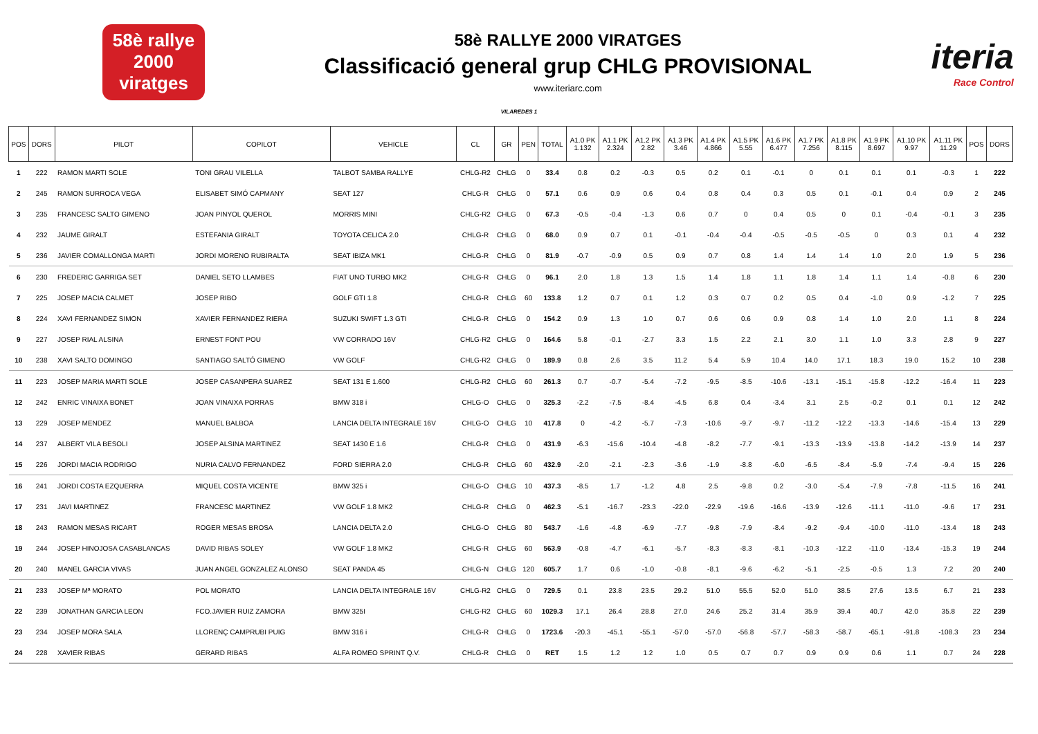58è rallye
2000
viratges
58è RALLYE 2000 VIRATGES
Classificació general grup CHLG PROVISIONAL
www.iteriarc.com
iteria
Race Control
VILAREDES 1
| POS | DORS | PILOT | COPILOT | VEHICLE | CL | GR | PEN | TOTAL | A1.0 PK 1.132 | A1.1 PK 2.324 | A1.2 PK 2.82 | A1.3 PK 3.46 | A1.4 PK 4.866 | A1.5 PK 5.55 | A1.6 PK 6.477 | A1.7 PK 7.256 | A1.8 PK 8.115 | A1.9 PK 8.697 | A1.10 PK 9.97 | A1.11 PK 11.29 | POS | DORS |
| --- | --- | --- | --- | --- | --- | --- | --- | --- | --- | --- | --- | --- | --- | --- | --- | --- | --- | --- | --- | --- | --- | --- |
| 1 | 222 | RAMON MARTI SOLE | TONI GRAU VILELLA | TALBOT SAMBA RALLYE | CHLG-R2 | CHLG | 0 | 33.4 | 0.8 | 0.2 | -0.3 | 0.5 | 0.2 | 0.1 | -0.1 | 0 | 0.1 | 0.1 | 0.1 | -0.3 | 1 | 222 |
| 2 | 245 | RAMON SURROCA VEGA | ELISABET SIMÓ CAPMANY | SEAT 127 | CHLG-R | CHLG | 0 | 57.1 | 0.6 | 0.9 | 0.6 | 0.4 | 0.8 | 0.4 | 0.3 | 0.5 | 0.1 | -0.1 | 0.4 | 0.9 | 2 | 245 |
| 3 | 235 | FRANCESC SALTO GIMENO | JOAN PINYOL QUEROL | MORRIS MINI | CHLG-R2 | CHLG | 0 | 67.3 | -0.5 | -0.4 | -1.3 | 0.6 | 0.7 | 0 | 0.4 | 0.5 | 0 | 0.1 | -0.4 | -0.1 | 3 | 235 |
| 4 | 232 | JAUME GIRALT | ESTEFANIA GIRALT | TOYOTA CELICA 2.0 | CHLG-R | CHLG | 0 | 68.0 | 0.9 | 0.7 | 0.1 | -0.1 | -0.4 | -0.4 | -0.5 | -0.5 | -0.5 | 0 | 0.3 | 0.1 | 4 | 232 |
| 5 | 236 | JAVIER COMALLONGA MARTI | JORDI MORENO RUBIRALTA | SEAT IBIZA MK1 | CHLG-R | CHLG | 0 | 81.9 | -0.7 | -0.9 | 0.5 | 0.9 | 0.7 | 0.8 | 1.4 | 1.4 | 1.4 | 1.0 | 2.0 | 1.9 | 5 | 236 |
| 6 | 230 | FREDERIC GARRIGA SET | DANIEL SETO LLAMBES | FIAT UNO TURBO MK2 | CHLG-R | CHLG | 0 | 96.1 | 2.0 | 1.8 | 1.3 | 1.5 | 1.4 | 1.8 | 1.1 | 1.8 | 1.4 | 1.1 | 1.4 | -0.8 | 6 | 230 |
| 7 | 225 | JOSEP MACIA CALMET | JOSEP RIBO | GOLF GTI 1.8 | CHLG-R | CHLG | 60 | 133.8 | 1.2 | 0.7 | 0.1 | 1.2 | 0.3 | 0.7 | 0.2 | 0.5 | 0.4 | -1.0 | 0.9 | -1.2 | 7 | 225 |
| 8 | 224 | XAVI FERNANDEZ SIMON | XAVIER FERNANDEZ RIERA | SUZUKI SWIFT 1.3 GTI | CHLG-R | CHLG | 0 | 154.2 | 0.9 | 1.3 | 1.0 | 0.7 | 0.6 | 0.6 | 0.9 | 0.8 | 1.4 | 1.0 | 2.0 | 1.1 | 8 | 224 |
| 9 | 227 | JOSEP RIAL ALSINA | ERNEST FONT POU | VW CORRADO 16V | CHLG-R2 | CHLG | 0 | 164.6 | 5.8 | -0.1 | -2.7 | 3.3 | 1.5 | 2.2 | 2.1 | 3.0 | 1.1 | 1.0 | 3.3 | 2.8 | 9 | 227 |
| 10 | 238 | XAVI SALTO DOMINGO | SANTIAGO SALTÓ GIMENO | VW GOLF | CHLG-R2 | CHLG | 0 | 189.9 | 0.8 | 2.6 | 3.5 | 11.2 | 5.4 | 5.9 | 10.4 | 14.0 | 17.1 | 18.3 | 19.0 | 15.2 | 10 | 238 |
| 11 | 223 | JOSEP MARIA MARTI SOLE | JOSEP CASANPERA SUAREZ | SEAT 131 E 1.600 | CHLG-R2 | CHLG | 60 | 261.3 | 0.7 | -0.7 | -5.4 | -7.2 | -9.5 | -8.5 | -10.6 | -13.1 | -15.1 | -15.8 | -12.2 | -16.4 | 11 | 223 |
| 12 | 242 | ENRIC VINAIXA BONET | JOAN VINAIXA PORRAS | BMW 318 i | CHLG-O | CHLG | 0 | 325.3 | -2.2 | -7.5 | -8.4 | -4.5 | 6.8 | 0.4 | -3.4 | 3.1 | 2.5 | -0.2 | 0.1 | 0.1 | 12 | 242 |
| 13 | 229 | JOSEP MENDEZ | MANUEL BALBOA | LANCIA DELTA INTEGRALE 16V | CHLG-O | CHLG | 10 | 417.8 | 0 | -4.2 | -5.7 | -7.3 | -10.6 | -9.7 | -9.7 | -11.2 | -12.2 | -13.3 | -14.6 | -15.4 | 13 | 229 |
| 14 | 237 | ALBERT VILA BESOLI | JOSEP ALSINA MARTINEZ | SEAT 1430 E 1.6 | CHLG-R | CHLG | 0 | 431.9 | -6.3 | -15.6 | -10.4 | -4.8 | -8.2 | -7.7 | -9.1 | -13.3 | -13.9 | -13.8 | -14.2 | -13.9 | 14 | 237 |
| 15 | 226 | JORDI MACIA RODRIGO | NURIA CALVO FERNANDEZ | FORD SIERRA 2.0 | CHLG-R | CHLG | 60 | 432.9 | -2.0 | -2.1 | -2.3 | -3.6 | -1.9 | -8.8 | -6.0 | -6.5 | -8.4 | -5.9 | -7.4 | -9.4 | 15 | 226 |
| 16 | 241 | JORDI COSTA EZQUERRA | MIQUEL COSTA VICENTE | BMW 325 i | CHLG-O | CHLG | 10 | 437.3 | -8.5 | 1.7 | -1.2 | 4.8 | 2.5 | -9.8 | 0.2 | -3.0 | -5.4 | -7.9 | -7.8 | -11.5 | 16 | 241 |
| 17 | 231 | JAVI MARTINEZ | FRANCESC MARTINEZ | VW GOLF 1.8 MK2 | CHLG-R | CHLG | 0 | 462.3 | -5.1 | -16.7 | -23.3 | -22.0 | -22.9 | -19.6 | -16.6 | -13.9 | -12.6 | -11.1 | -11.0 | -9.6 | 17 | 231 |
| 18 | 243 | RAMON MESAS RICART | ROGER MESAS BROSA | LANCIA DELTA 2.0 | CHLG-O | CHLG | 80 | 543.7 | -1.6 | -4.8 | -6.9 | -7.7 | -9.8 | -7.9 | -8.4 | -9.2 | -9.4 | -10.0 | -11.0 | -13.4 | 18 | 243 |
| 19 | 244 | JOSEP HINOJOSA CASABLANCAS | DAVID RIBAS SOLEY | VW GOLF 1.8 MK2 | CHLG-R | CHLG | 60 | 563.9 | -0.8 | -4.7 | -6.1 | -5.7 | -8.3 | -8.3 | -8.1 | -10.3 | -12.2 | -11.0 | -13.4 | -15.3 | 19 | 244 |
| 20 | 240 | MANEL GARCIA VIVAS | JUAN ANGEL GONZALEZ ALONSO | SEAT PANDA 45 | CHLG-N | CHLG | 120 | 605.7 | 1.7 | 0.6 | -1.0 | -0.8 | -8.1 | -9.6 | -6.2 | -5.1 | -2.5 | -0.5 | 1.3 | 7.2 | 20 | 240 |
| 21 | 233 | JOSEP Mª MORATO | POL MORATO | LANCIA DELTA INTEGRALE 16V | CHLG-R2 | CHLG | 0 | 729.5 | 0.1 | 23.8 | 23.5 | 29.2 | 51.0 | 55.5 | 52.0 | 51.0 | 38.5 | 27.6 | 13.5 | 6.7 | 21 | 233 |
| 22 | 239 | JONATHAN GARCIA LEON | FCO.JAVIER RUIZ ZAMORA | BMW 325I | CHLG-R2 | CHLG | 60 | 1029.3 | 17.1 | 26.4 | 28.8 | 27.0 | 24.6 | 25.2 | 31.4 | 35.9 | 39.4 | 40.7 | 42.0 | 35.8 | 22 | 239 |
| 23 | 234 | JOSEP MORA SALA | LLORENÇ CAMPRUBI PUIG | BMW 316 i | CHLG-R | CHLG | 0 | 1723.6 | -20.3 | -45.1 | -55.1 | -57.0 | -57.0 | -56.8 | -57.7 | -58.3 | -58.7 | -65.1 | -91.8 | -108.3 | 23 | 234 |
| 24 | 228 | XAVIER RIBAS | GERARD RIBAS | ALFA ROMEO SPRINT Q.V. | CHLG-R | CHLG | 0 | RET | 1.5 | 1.2 | 1.2 | 1.0 | 0.5 | 0.7 | 0.7 | 0.9 | 0.9 | 0.6 | 1.1 | 0.7 | 24 | 228 |